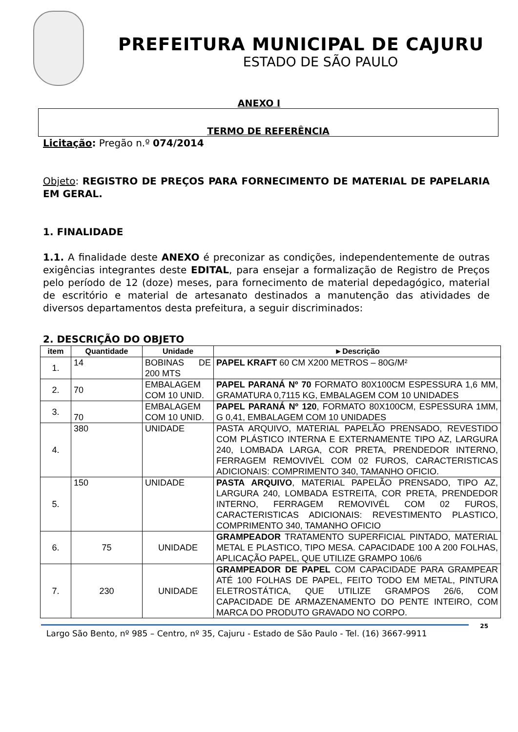PREFEITURA MUNICIPAL DE CAJURU
ESTADO DE SÃO PAULO
ANEXO I
TERMO DE REFERÊNCIA
Licitação: Pregão n.º 074/2014
Objeto: REGISTRO DE PREÇOS PARA FORNECIMENTO DE MATERIAL DE PAPELARIA EM GERAL.
1. FINALIDADE
1.1. A finalidade deste ANEXO é preconizar as condições, independentemente de outras exigências integrantes deste EDITAL, para ensejar a formalização de Registro de Preços pelo período de 12 (doze) meses, para fornecimento de material depedagógico, material de escritório e material de artesanato destinados a manutenção das atividades de diversos departamentos desta prefeitura, a seguir discriminados:
2. DESCRIÇÃO DO OBJETO
| item | Quantidade | Unidade | ►Descrição |
| --- | --- | --- | --- |
| 1. | 14 | BOBINAS DE 200 MTS | PAPEL KRAFT 60 CM X200 METROS – 80G/M² |
| 2. | 70 | EMBALAGEM COM 10 UNID. | PAPEL PARANÁ Nº 70 FORMATO 80X100CM ESPESSURA 1,6 MM, GRAMATURA 0,7115 KG, EMBALAGEM COM 10 UNIDADES |
| 3. | 70 | EMBALAGEM COM 10 UNID. | PAPEL PARANÁ Nº 120 , FORMATO 80X100CM, ESPESSURA 1MM, G 0,41, EMBALAGEM COM 10 UNIDADES |
| 4. | 380 | UNIDADE | PASTA ARQUIVO, MATERIAL PAPELÃO PRENSADO, REVESTIDO COM PLÁSTICO INTERNA E EXTERNAMENTE TIPO AZ, LARGURA 240, LOMBADA LARGA, COR PRETA, PRENDEDOR INTERNO, FERRAGEM REMOVIVÉL COM 02 FUROS, CARACTERISTICAS ADICIONAIS: COMPRIMENTO 340, TAMANHO OFICIO. |
| 5. | 150 | UNIDADE | PASTA ARQUIVO , MATERIAL PAPELÃO PRENSADO, TIPO AZ, LARGURA 240, LOMBADA ESTREITA, COR PRETA, PRENDEDOR INTERNO, FERRAGEM REMOVIVÉL COM 02 FUROS, CARACTERISTICAS ADICIONAIS: REVESTIMENTO PLASTICO, COMPRIMENTO 340, TAMANHO OFICIO |
| 6. | 75 | UNIDADE | GRAMPEADOR TRATAMENTO SUPERFICIAL PINTADO, MATERIAL METAL E PLASTICO, TIPO MESA. CAPACIDADE 100 A 200 FOLHAS, APLICAÇÃO PAPEL, QUE UTILIZE GRAMPO 106/6 |
| 7. | 230 | UNIDADE | GRAMPEADOR DE PAPEL COM CAPACIDADE PARA GRAMPEAR ATÉ 100 FOLHAS DE PAPEL, FEITO TODO EM METAL, PINTURA ELETROSTÁTICA, QUE UTILIZE GRAMPOS 26/6, COM CAPACIDADE DE ARMAZENAMENTO DO PENTE INTEIRO, COM MARCA DO PRODUTO GRAVADO NO CORPO. |
Largo São Bento, nº 985 – Centro, nº 35, Cajuru - Estado de São Paulo - Tel. (16) 3667-9911
25